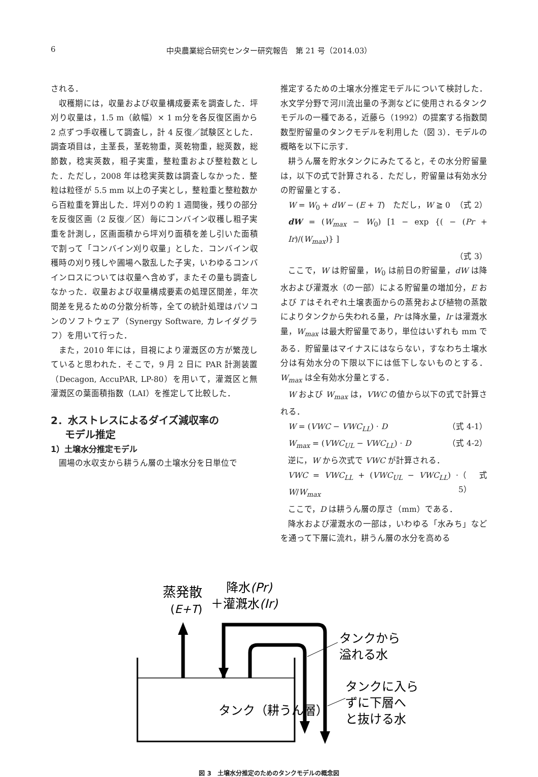6 中央農業総合研究センター研究報告　第 21 号（2014.03）
される．
収穫期には，収量および収量構成要素を調査した．坪刈り収量は，1.5 m（畝幅）× 1 m分を各反復区画から 2 点ずつ手収穫して調査し，計 4 反復／試験区とした．調査項目は，主茎長，茎乾物重，莢乾物重，総莢数，総節数，稔実莢数，粗子実重，整粒重および整粒数とした．ただし，2008 年は稔実莢数は調査しなかった．整粒は粒径が 5.5 mm 以上の子実とし，整粒重と整粒数から百粒重を算出した．坪刈りの約 1 週間後，残りの部分を反復区画（2 反復／区）毎にコンバイン収穫し粗子実重を計測し，区画面積から坪刈り面積を差し引いた面積で割って「コンバイン刈り収量」とした．コンバイン収穫時の刈り残しや圃場へ散乱した子実，いわゆるコンバインロスについては収量へ含めず，またその量も調査しなかった．収量および収量構成要素の処理区間差，年次間差を見るための分散分析等，全ての統計処理はパソコンのソフトウェア（Synergy Software, カレイダグラフ）を用いて行った．
また，2010 年には，目視により灌漑区の方が繁茂していると思われた．そこで，9 月 2 日に PAR 計測装置（Decagon, AccuPAR, LP-80）を用いて，灌漑区と無灌漑区の葉面積指数（LAI）を推定して比較した．
2．水ストレスによるダイズ減収率の
モデル推定
1）土壌水分推定モデル
圃場の水収支から耕うん層の土壌水分を日単位で
推定するための土壌水分推定モデルについて検討した．水文学分野で河川流出量の予測などに使用されるタンクモデルの一種である，近藤ら（1992）の提案する指数関数型貯留量のタンクモデルを利用した（図 3）．モデルの概略を以下に示す．
耕うん層を貯水タンクにみたてると，その水分貯留量は，以下の式で計算される．ただし，貯留量は有効水分の貯留量とする．
W = W<sub>0</sub> + dW − (E + T)　ただし，W ≧ 0 （式 2）
dW = (W<sub>max</sub> − W<sub>0</sub>) [1 − exp {( − (Pr + Ir)/(W<sub>max</sub>)} ]
（式 3）
ここで，W は貯留量，W<sub>0</sub> は前日の貯留量，dW は降水および灌漑水（の一部）による貯留量の増加分，E および T はそれぞれ土壌表面からの蒸発および植物の蒸散によりタンクから失われる量，Pr は降水量，Ir は灌漑水量，W<sub>max</sub> は最大貯留量であり，単位はいずれも mm である．貯留量はマイナスにはならない，すなわち土壌水分は有効水分の下限以下には低下しないものとする．W<sub>max</sub> は全有効水分量とする．
W および W<sub>max</sub> は，VWC の値から以下の式で計算される．
W = (VWC − VWC<sub>LL</sub>) · D （式 4-1）
W<sub>max</sub> = (VWC<sub>UL</sub> − VWC<sub>LL</sub>) · D （式 4-2）
逆に，W から次式で VWC が計算される．
VWC = VWC<sub>LL</sub> + (VWC<sub>UL</sub> − VWC<sub>LL</sub>) · W/W<sub>max</sub> （式 5）
ここで，D は耕うん層の厚さ（mm）である．
降水および灌漑水の一部は，いわゆる「水みち」などを通って下層に流れ，耕うん層の水分を高める
蒸発散
(E+T)
降水(Pr)
＋灌漑水(Ir)
タンクから
溢れる水
タンクに入ら
ずに下層へ
と抜ける水
タンク（耕うん層）
図 3　土壌水分推定のためのタンクモデルの概念図